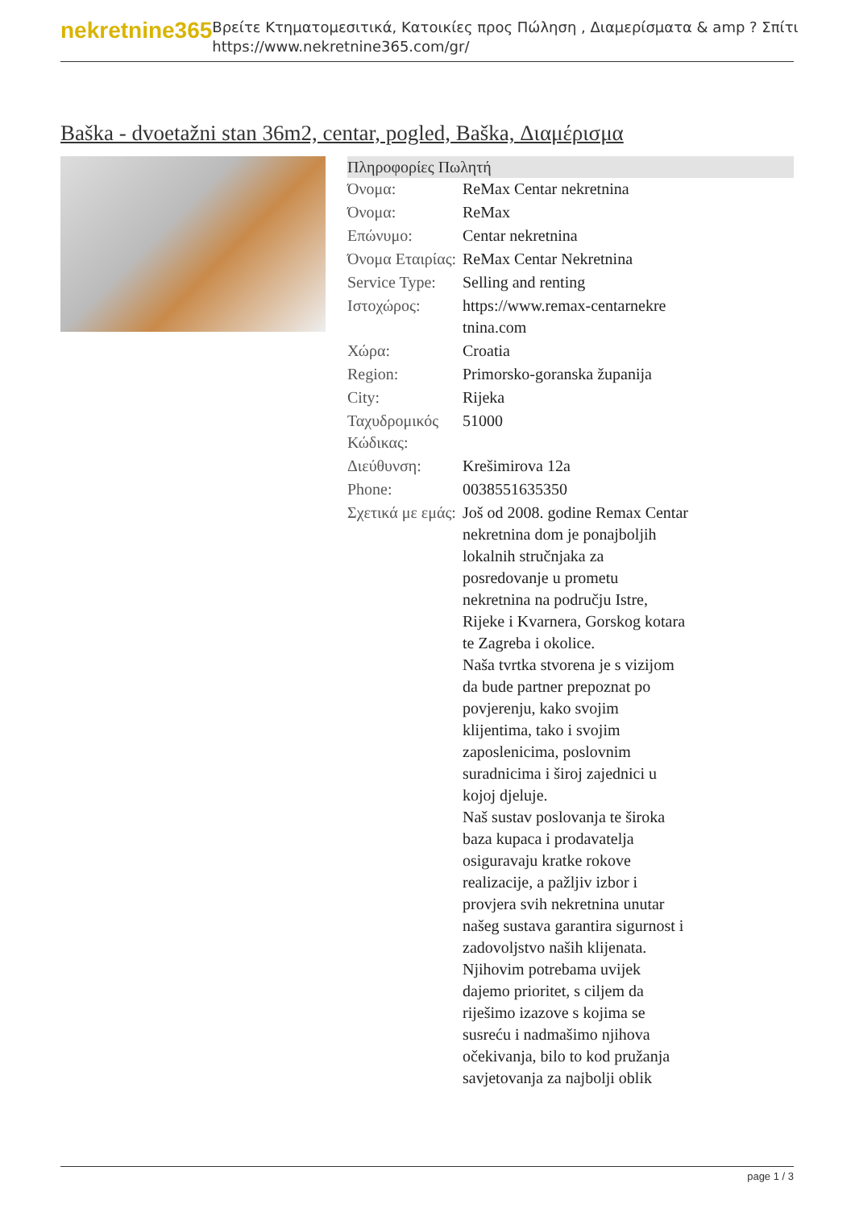nekretnine365
Βρείτε Κτηματομεσιτικά, Κατοικίες προς Πώληση , Διαμερίσματα & amp ? Σπίτι
https://www.nekretnine365.com/gr/
Baška - dvoetažni stan 36m2, centar, pogled, Baška, Διαμέρισμα
Πληροφορίες Πωλητή
| Όνομα: | ReMax Centar nekretnina |
| Όνομα: | ReMax |
| Επώνυμο: | Centar nekretnina |
| Όνομα Εταιρίας: | ReMax Centar Nekretnina |
| Service Type: | Selling and renting |
| Ιστοχώρος: | https://www.remax-centarnekre tnina.com |
| Χώρα: | Croatia |
| Region: | Primorsko-goranska županija |
| City: | Rijeka |
| Ταχυδρομικός Κώδικας: | 51000 |
| Διεύθυνση: | Krešimirova 12a |
| Phone: | 0038551635350 |
| Σχετικά με εμάς: | Još od 2008. godine Remax Centar nekretnina dom je ponajboljih lokalnih stručnjaka za posredovanje u prometu nekretnina na području Istre, Rijeke i Kvarnera, Gorskog kotara te Zagreba i okolice. Naša tvrtka stvorena je s vizijom da bude partner prepoznat po povjerenju, kako svojim klijentima, tako i svojim zaposlenicima, poslovnim suradnicima i široj zajednici u kojoj djeluje. Naš sustav poslovanja te široka baza kupaca i prodavatelja osiguravaju kratke rokove realizacije, a pažljiv izbor i provjera svih nekretnina unutar našeg sustava garantira sigurnost i zadovoljstvo naših klijenata. Njihovim potrebama uvijek dajemo prioritet, s ciljem da riješimo izazove s kojima se susreću i nadmašimo njihova očekivanja, bilo to kod pružanja savjetovanja za najbolji oblik |
page 1 / 3